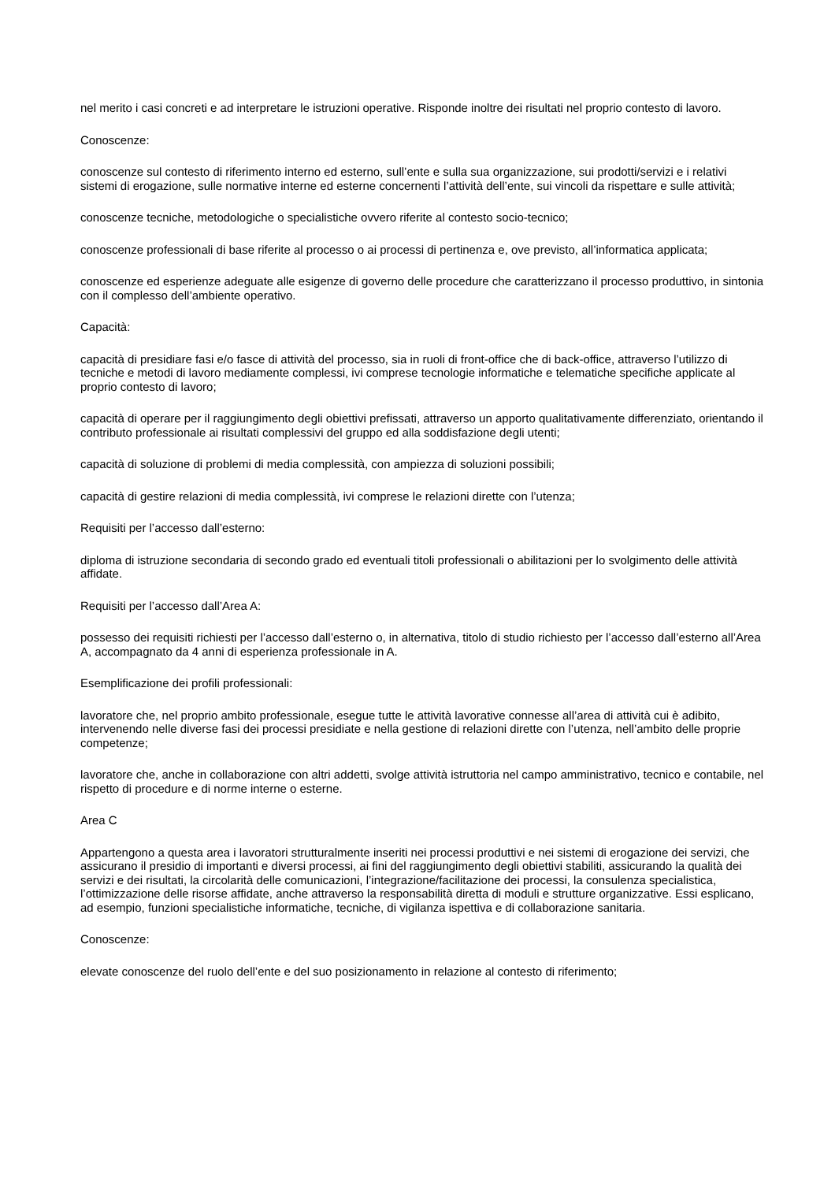nel merito i casi concreti e ad interpretare le istruzioni operative. Risponde inoltre dei risultati nel proprio contesto di lavoro.
Conoscenze:
conoscenze sul contesto di riferimento interno ed esterno, sull’ente e sulla sua organizzazione, sui prodotti/servizi e i relativi sistemi di erogazione, sulle normative interne ed esterne concernenti l’attività dell’ente, sui vincoli da rispettare e sulle attività;
conoscenze tecniche, metodologiche o specialistiche ovvero riferite al contesto socio-tecnico;
conoscenze professionali di base riferite al processo o ai processi di pertinenza e, ove previsto, all’informatica applicata;
conoscenze ed esperienze adeguate alle esigenze di governo delle procedure che caratterizzano il processo produttivo, in sintonia con il complesso dell’ambiente operativo.
Capacità:
capacità di presidiare fasi e/o fasce di attività del processo, sia in ruoli di front-office che di back-office, attraverso l’utilizzo di tecniche e metodi di lavoro mediamente complessi, ivi comprese tecnologie informatiche e telematiche specifiche applicate al proprio contesto di lavoro;
capacità di operare per il raggiungimento degli obiettivi prefissati, attraverso un apporto qualitativamente differenziato, orientando il contributo professionale ai risultati complessivi del gruppo ed alla soddisfazione degli utenti;
capacità di soluzione di problemi di media complessità, con ampiezza di soluzioni possibili;
capacità di gestire relazioni di media complessità, ivi comprese le relazioni dirette con l’utenza;
Requisiti per l’accesso dall’esterno:
diploma di istruzione secondaria di secondo grado ed eventuali titoli professionali o abilitazioni per lo svolgimento delle attività affidate.
Requisiti per l’accesso dall’Area A:
possesso dei requisiti richiesti per l’accesso dall’esterno o, in alternativa, titolo di studio richiesto per l’accesso dall’esterno all’Area A, accompagnato da 4 anni di esperienza professionale in A.
Esemplificazione dei profili professionali:
lavoratore che, nel proprio ambito professionale, esegue tutte le attività lavorative connesse all’area di attività cui è adibito, intervenendo nelle diverse fasi dei processi presidiate e nella gestione di relazioni dirette con l’utenza, nell’ambito delle proprie competenze;
lavoratore che, anche in collaborazione con altri addetti, svolge attività istruttoria nel campo amministrativo, tecnico e contabile, nel rispetto di procedure e di norme interne o esterne.
Area C
Appartengono a questa area i lavoratori strutturalmente inseriti nei processi produttivi e nei sistemi di erogazione dei servizi, che assicurano il presidio di importanti e diversi processi, ai fini del raggiungimento degli obiettivi stabiliti, assicurando la qualità dei servizi e dei risultati, la circolarità delle comunicazioni, l’integrazione/facilitazione dei processi, la consulenza specialistica, l’ottimizzazione delle risorse affidate, anche attraverso la responsabilità diretta di moduli e strutture organizzative. Essi esplicano, ad esempio, funzioni specialistiche informatiche, tecniche, di vigilanza ispettiva e di collaborazione sanitaria.
Conoscenze:
elevate conoscenze del ruolo dell’ente e del suo posizionamento in relazione al contesto di riferimento;